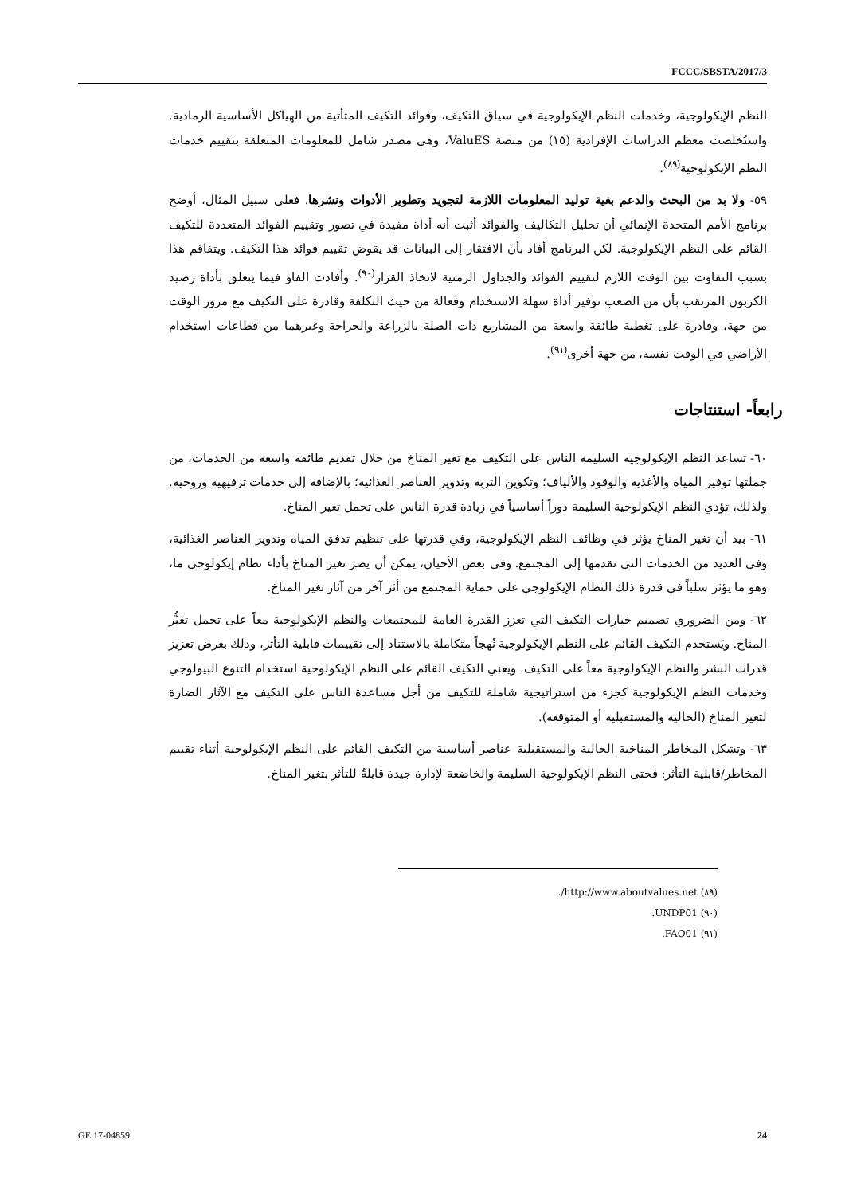FCCC/SBSTA/2017/3
النظم الإيكولوجية، وخدمات النظم الإيكولوجية في سياق التكيف، وفوائد التكيف المتأتية من الهياكل الأساسية الرمادية. واستُخلصت معظم الدراسات الإفرادية (١٥) من منصة ValuES، وهي مصدر شامل للمعلومات المتعلقة بتقييم خدمات النظم الإيكولوجية<sup>(٨٩)</sup>.
٥٩- ولا بد من البحث والدعم بغية توليد المعلومات اللازمة لتجويد وتطوير الأدوات ونشرها. فعلى سبيل المثال، أوضح برنامج الأمم المتحدة الإنمائي أن تحليل التكاليف والفوائد أثبت أنه أداة مفيدة في تصور وتقييم الفوائد المتعددة للتكيف القائم على النظم الإيكولوجية. لكن البرنامج أفاد بأن الافتقار إلى البيانات قد يقوض تقييم فوائد هذا التكيف. ويتفاقم هذا بسبب التفاوت بين الوقت اللازم لتقييم الفوائد والجداول الزمنية لاتخاذ القرار<sup>(٩٠)</sup>. وأفادت الفاو فيما يتعلق بأداة رصيد الكربون المرتقب بأن من الصعب توفير أداة سهلة الاستخدام وفعالة من حيث التكلفة وقادرة على التكيف مع مرور الوقت من جهة، وقادرة على تغطية طائفة واسعة من المشاريع ذات الصلة بالزراعة والحراجة وغيرهما من قطاعات استخدام الأراضي في الوقت نفسه، من جهة أخرى<sup>(٩١)</sup>.
رابعاً- استنتاجات
٦٠- تساعد النظم الإيكولوجية السليمة الناس على التكيف مع تغير المناخ من خلال تقديم طائفة واسعة من الخدمات، من جملتها توفير المياه والأغذية والوقود والألياف؛ وتكوين التربة وتدوير العناصر الغذائية؛ بالإضافة إلى خدمات ترفيهية وروحية. ولذلك، تؤدي النظم الإيكولوجية السليمة دوراً أساسياً في زيادة قدرة الناس على تحمل تغير المناخ.
٦١- بيد أن تغير المناخ يؤثر في وظائف النظم الإيكولوجية، وفي قدرتها على تنظيم تدفق المياه وتدوير العناصر الغذائية، وفي العديد من الخدمات التي تقدمها إلى المجتمع. وفي بعض الأحيان، يمكن أن يضر تغير المناخ بأداء نظام إيكولوجي ما، وهو ما يؤثر سلباً في قدرة ذلك النظام الإيكولوجي على حماية المجتمع من أثر آخر من آثار تغير المناخ.
٦٢- ومن الضروري تصميم خيارات التكيف التي تعزز القدرة العامة للمجتمعات والنظم الإيكولوجية معاً على تحمل تغيُّر المناخ. ويَستخدم التكيف القائم على النظم الإيكولوجية نُهجاً متكاملة بالاستناد إلى تقييمات قابلية التأثر، وذلك بغرض تعزيز قدرات البشر والنظم الإيكولوجية معاً على التكيف. ويعني التكيف القائم على النظم الإيكولوجية استخدام التنوع البيولوجي وخدمات النظم الإيكولوجية كجزء من استراتيجية شاملة للتكيف من أجل مساعدة الناس على التكيف مع الآثار الضارة لتغير المناخ (الحالية والمستقبلية أو المتوقعة).
٦٣- وتشكل المخاطر المناخية الحالية والمستقبلية عناصر أساسية من التكيف القائم على النظم الإيكولوجية أثناء تقييم المخاطر/قابلية التأثر: فحتى النظم الإيكولوجية السليمة والخاضعة لإدارة جيدة قابلةٌ للتأثر بتغير المناخ.
(٨٩) http://www.aboutvalues.net/.
(٩٠) UNDP01.
(٩١) FAO01.
GE.17-04859 24